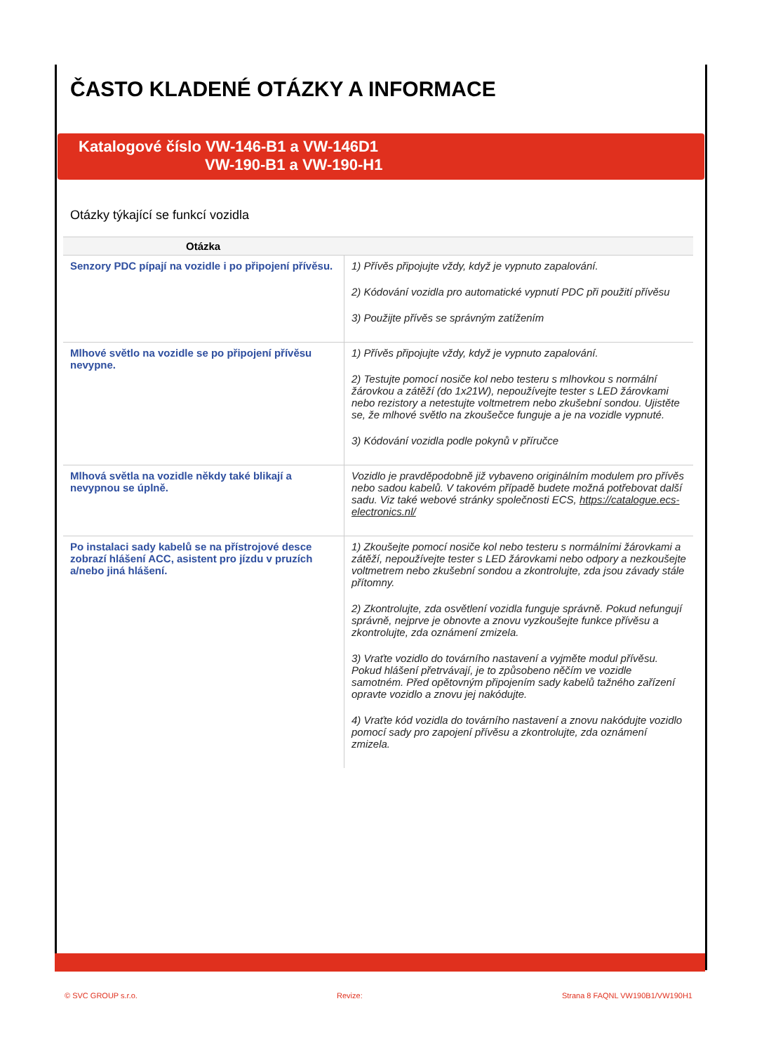ČASTO KLADENÉ OTÁZKY A INFORMACE
Katalogové číslo VW-146-B1 a VW-146D1
VW-190-B1 a VW-190-H1
Otázky týkající se funkcí vozidla
| Otázka | |
| --- | --- |
| Senzory PDC pípají na vozidle i po připojení přívěsu. | 1) Přívěs připojujte vždy, když je vypnuto zapalování. 2) Kódování vozidla pro automatické vypnutí PDC při použití přívěsu 3) Použijte přívěs se správným zatížením |
| Mlhové světlo na vozidle se po připojení přívěsu nevypne. | 1) Přívěs připojujte vždy, když je vypnuto zapalování. 2) Testujte pomocí nosiče kol nebo testeru s mlhovkou s normální žárovkou a zátěží (do 1x21W), nepoužívejte tester s LED žárovkami nebo rezistory a netestujte voltmetrem nebo zkušební sondou. Ujistěte se, že mlhové světlo na zkoušečce funguje a je na vozidle vypnuté. 3) Kódování vozidla podle pokynů v příručce |
| Mlhová světla na vozidle někdy také blikají a nevypnou se úplně. | Vozidlo je pravděpodobně již vybaveno originálním modulem pro přívěs nebo sadou kabelů. V takovém případě budete možná potřebovat další sadu. Viz také webové stránky společnosti ECS, https://catalogue.ecs-electronics.nl/ |
| Po instalaci sady kabelů se na přístrojové desce zobrazí hlášení ACC, asistent pro jízdu v pruzích a/nebo jiná hlášení. | 1) Zkoušejte pomocí nosiče kol nebo testeru s normálními žárovkami a zátěží, nepoužívejte tester s LED žárovkami nebo odpory a nezkoušejte voltmetrem nebo zkušební sondou a zkontrolujte, zda jsou závady stále přítomny. 2) Zkontrolujte, zda osvětlení vozidla funguje správně. Pokud nefungují správně, nejprve je obnovte a znovu vyzkoušejte funkce přívěsu a zkontrolujte, zda oznámení zmizela. 3) Vraťte vozidlo do továrního nastavení a vyjměte modul přívěsu. Pokud hlášení přetrvávají, je to způsobeno něčím ve vozidle samotném. Před opětovným připojením sady kabelů tažného zařízení opravte vozidlo a znovu jej nakódujte. 4) Vraťte kód vozidla do továrního nastavení a znovu nakódujte vozidlo pomocí sady pro zapojení přívěsu a zkontrolujte, zda oznámení zmizela. |
© SVC GROUP s.r.o. Revize: Strana 8 FAQNL VW190B1/VW190H1